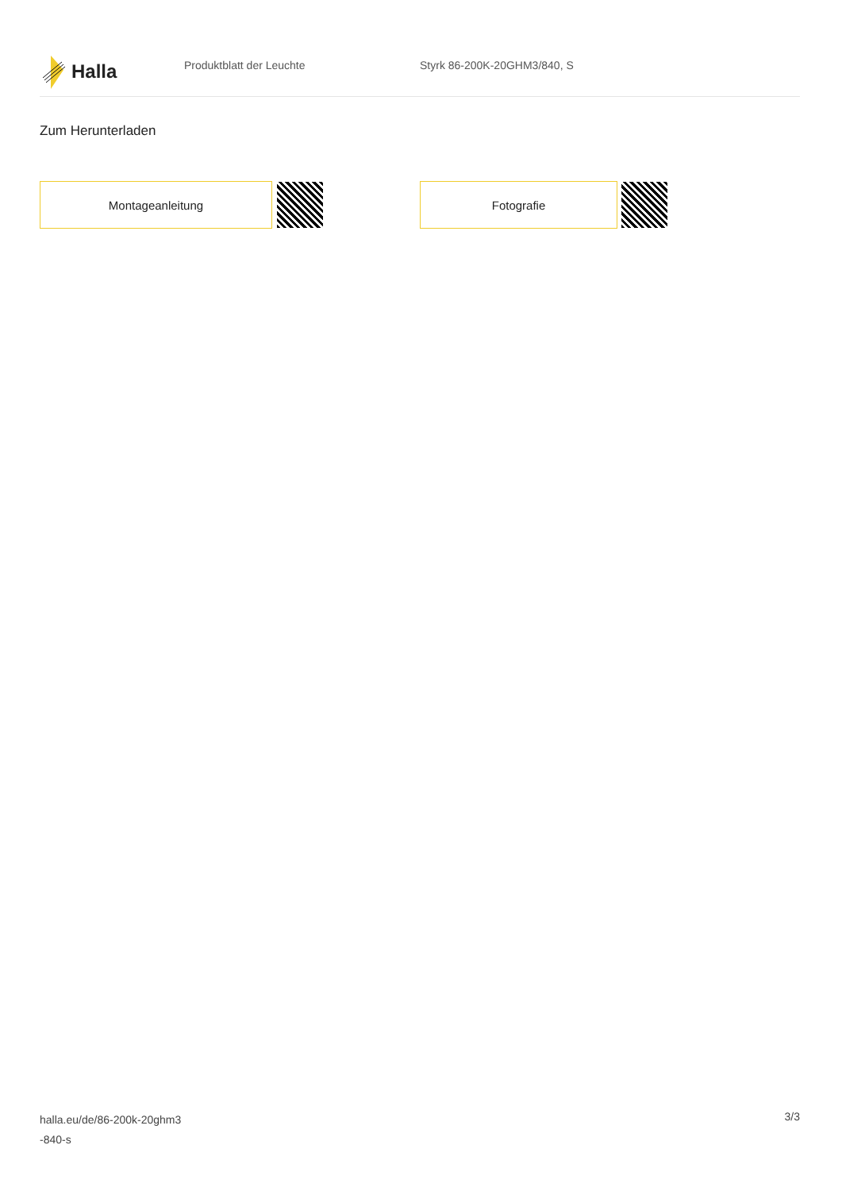Halla
Produktblatt der Leuchte Styrk 86-200K-20GHM3/840, S
Zum Herunterladen
Montageanleitung Fotografie
halla.eu/de/86-200k-20ghm3
-840-s
3/3